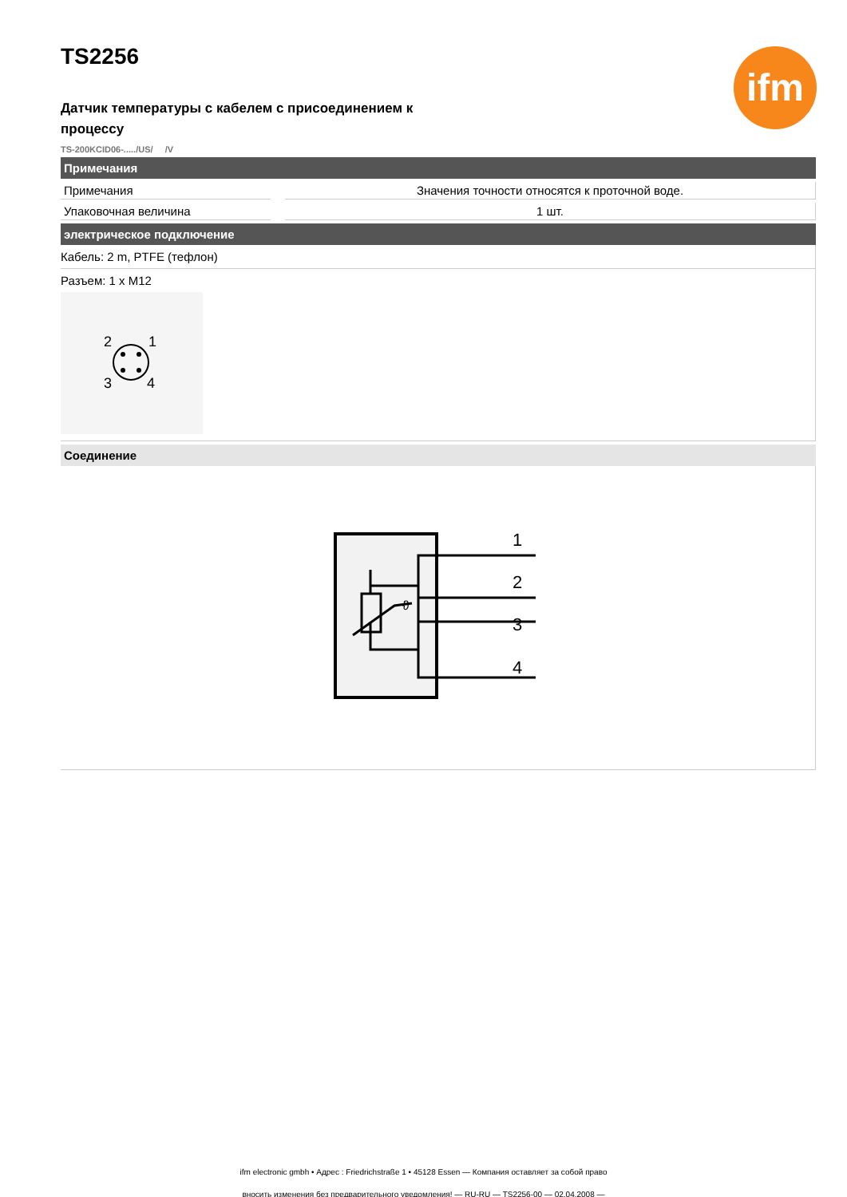ifm
TS2256
Датчик температуры с кабелем с присоединением к процессу
TS-200KCID06-...../US/ /V
Примечания
| Примечания | | Значения точности относятся к проточной воде. |
| Упаковочная величина | | 1 шт. |
электрическое подключение
Кабель: 2 m, PTFE (тефлон)
Разъем: 1 x M12
2
1
3
4
Соединение
ϑ
1
2
3
4
ifm electronic gmbh • Адрес : Friedrichstraße 1 • 45128 Essen — Компания оставляет за собой право
вносить изменения без предварительного уведомления! — RU-RU — TS2256-00 — 02.04.2008 —